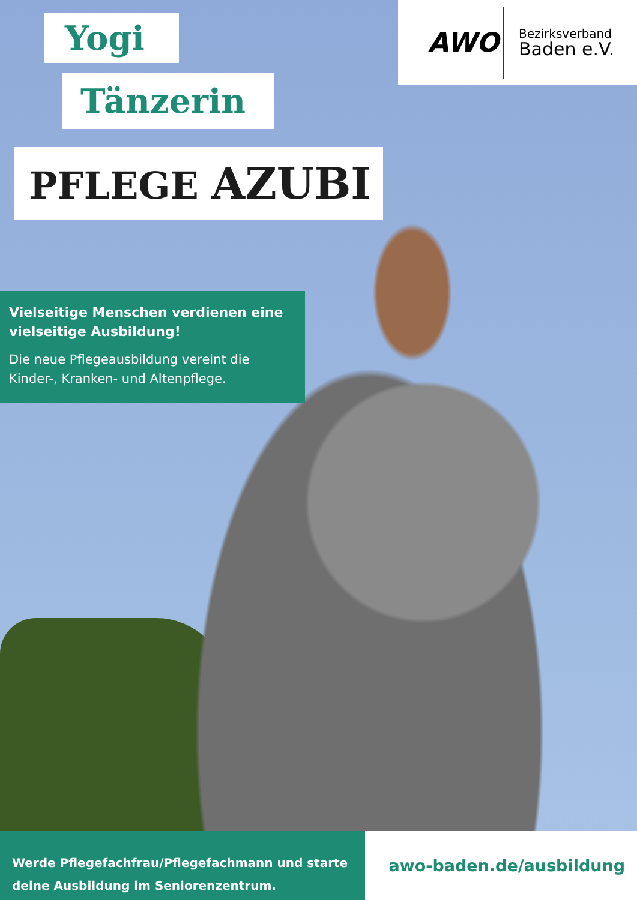Yogi
Tänzerin
PFLEGE AZUBI
AWO
Bezirksverband
Baden e.V.
Vielseitige Menschen verdienen eine vielseitige Ausbildung!
Die neue Pflegeausbildung vereint die Kinder-, Kranken- und Altenpflege.
Werde Pflegefachfrau/Pflegefachmann und starte deine Ausbildung im Seniorenzentrum.
awo-baden.de/ausbildung